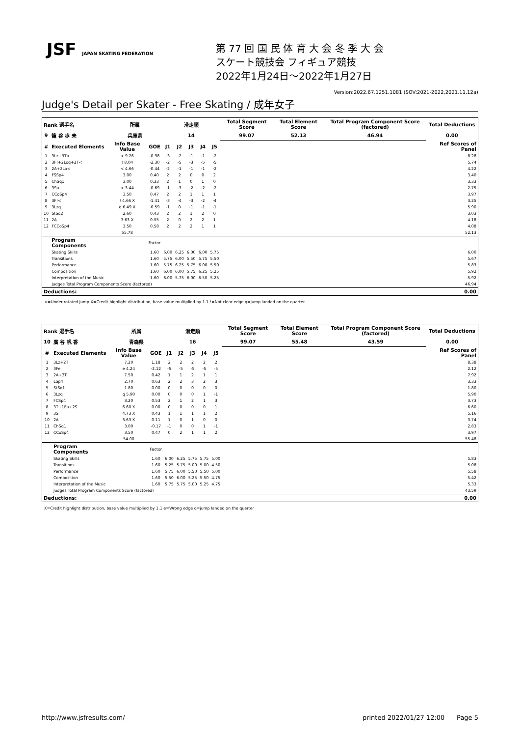JSF JAPAN SKATING FEDERATION
第 77 回 国 民 体 育 大 会 冬 季 大 会
スケート競技会 フィギュア競技
2022年1月24日～2022年1月27日
Version:2022.67.1251.1081 (SOV:2021-2022,2021.11.12a)
Judge's Detail per Skater - Free Skating / 成年女子
| Rank 選手名 | | 所属 | | 滑走順 | | | | | Total Segment Score | Total Element Score | Total Program Component Score (factored) | Total Deductions |
| 9 | 籠 谷 歩 未 | 兵庫県 | | 14 | | | | | 99.07 | 52.13 | 46.94 | 0.00 |
| # | Executed Elements | Info Base Value | GOE | J1 | J2 | J3 | J4 | J5 | | | | Ref Scores of Panel |
| 1 | 3Lz+3T< | < 9.26 | -0.98 | -3 | -2 | -1 | -1 | -2 | | | | 8.28 |
| 2 | 3F!+2Loq+2T< | ! 8.04 | -2.30 | -2 | -5 | -3 | -5 | -5 | | | | 5.74 |
| 3 | 2A+2Lo< | < 4.66 | -0.44 | -2 | -1 | -1 | -1 | -2 | | | | 4.22 |
| 4 | FSSp4 | 3.00 | 0.40 | 2 | 2 | 0 | 0 | 2 | | | | 3.40 |
| 5 | ChSq1 | 3.00 | 0.33 | 2 | 1 | 0 | 1 | 0 | | | | 3.33 |
| 6 | 3S< | < 3.44 | -0.69 | -1 | -3 | -2 | -2 | -2 | | | | 2.75 |
| 7 | CCoSp4 | 3.50 | 0.47 | 2 | 2 | 1 | 1 | 1 | | | | 3.97 |
| 8 | 3F!< | ! 4.66 X | -1.41 | -3 | -4 | -3 | -2 | -4 | | | | 3.25 |
| 9 | 3Lzq | q 6.49 X | -0.59 | -1 | 0 | -1 | -1 | -1 | | | | 5.90 |
| 10 | StSq2 | 2.60 | 0.43 | 2 | 2 | 1 | 2 | 0 | | | | 3.03 |
| 11 | 2A | 3.63 X | 0.55 | 2 | 0 | 2 | 2 | 1 | | | | 4.18 |
| 12 | FCCoSp4 | 3.50 | 0.58 | 2 | 2 | 2 | 1 | 1 | | | | 4.08 |
| | | 55.78 | | | | | | | | | | 52.13 |
| | Program Components | | Factor | | | | | | | | | |
| | Skating Skills | | 1.60 | 6.00 | 6.25 | 6.00 | 6.00 | 5.75 | | | | 6.00 |
| | Transitions | | 1.60 | 5.75 | 6.00 | 5.50 | 5.75 | 5.50 | | | | 5.67 |
| | Performance | | 1.60 | 5.75 | 6.25 | 5.75 | 6.00 | 5.50 | | | | 5.83 |
| | Composition | | 1.60 | 6.00 | 6.00 | 5.75 | 6.25 | 5.25 | | | | 5.92 |
| | Interpretation of the Music | | 1.60 | 6.00 | 5.75 | 6.00 | 6.50 | 5.25 | | | | 5.92 |
| | Judges Total Program Components Score (factored) | | | | | | | | | | | 46.94 |
| Deductions: | | | | | | | | | | | | 0.00 |
<=Under-rotated jump X=Credit highlight distribution, base value multiplied by 1.1 !=Not clear edge q=jump landed on the quarter
| Rank 選手名 | | 所属 | | 滑走順 | | | | | Total Segment Score | Total Element Score | Total Program Component Score (factored) | Total Deductions |
| 10 | 廣 谷 帆 香 | 青森県 | | 16 | | | | | 99.07 | 55.48 | 43.59 | 0.00 |
| # | Executed Elements | Info Base Value | GOE | J1 | J2 | J3 | J4 | J5 | | | | Ref Scores of Panel |
| 1 | 3Lz+2T | 7.20 | 1.18 | 2 | 2 | 2 | 2 | 2 | | | | 8.38 |
| 2 | 3Fe | e 4.24 | -2.12 | -5 | -5 | -5 | -5 | -5 | | | | 2.12 |
| 3 | 2A+3T | 7.50 | 0.42 | 1 | 1 | 2 | 1 | 1 | | | | 7.92 |
| 4 | LSp4 | 2.70 | 0.63 | 2 | 2 | 3 | 2 | 3 | | | | 3.33 |
| 5 | StSq1 | 1.80 | 0.00 | 0 | 0 | 0 | 0 | 0 | | | | 1.80 |
| 6 | 3Lzq | q 5.90 | 0.00 | 0 | 0 | 0 | 1 | -1 | | | | 5.90 |
| 7 | FCSp4 | 3.20 | 0.53 | 2 | 1 | 2 | 1 | 3 | | | | 3.73 |
| 8 | 3T+1Eu+2S | 6.60 X | 0.00 | 0 | 0 | 0 | 0 | 1 | | | | 6.60 |
| 9 | 3S | 4.73 X | 0.43 | 1 | 1 | 1 | 1 | 2 | | | | 5.16 |
| 10 | 2A | 3.63 X | 0.11 | 1 | 0 | 1 | 0 | 0 | | | | 3.74 |
| 11 | ChSq1 | 3.00 | -0.17 | -1 | 0 | 0 | 1 | -1 | | | | 2.83 |
| 12 | CCoSp4 | 3.50 | 0.47 | 0 | 2 | 1 | 1 | 2 | | | | 3.97 |
| | | 54.00 | | | | | | | | | | 55.48 |
| | Program Components | | Factor | | | | | | | | | |
| | Skating Skills | | 1.60 | 6.00 | 6.25 | 5.75 | 5.75 | 5.00 | | | | 5.83 |
| | Transitions | | 1.60 | 5.25 | 5.75 | 5.00 | 5.00 | 4.50 | | | | 5.08 |
| | Performance | | 1.60 | 5.75 | 6.00 | 5.50 | 5.50 | 5.00 | | | | 5.58 |
| | Composition | | 1.60 | 5.50 | 6.00 | 5.25 | 5.50 | 4.75 | | | | 5.42 |
| | Interpretation of the Music | | 1.60 | 5.75 | 5.75 | 5.00 | 5.25 | 4.75 | | | | 5.33 |
| | Judges Total Program Components Score (factored) | | | | | | | | | | | 43.59 |
| Deductions: | | | | | | | | | | | | 0.00 |
X=Credit highlight distribution, base value multiplied by 1.1 e=Wrong edge q=jump landed on the quarter
http://www.jsfresults.com/ printed 2022/01/27 12:00 Page 5